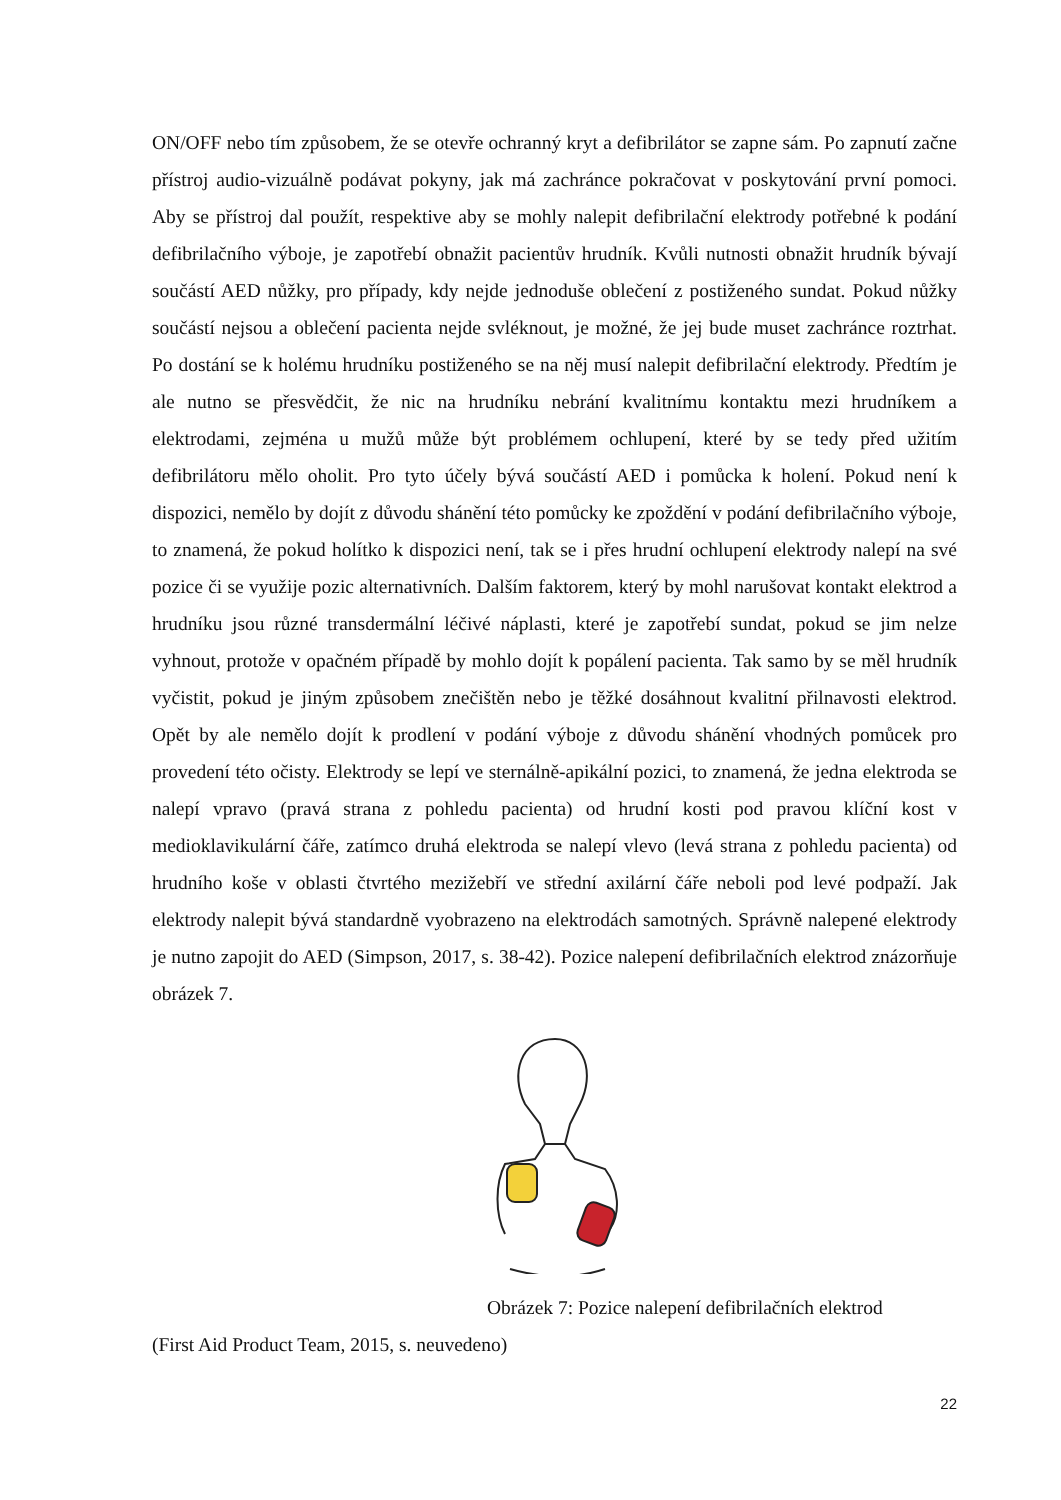ON/OFF nebo tím způsobem, že se otevře ochranný kryt a defibrilátor se zapne sám. Po zapnutí začne přístroj audio-vizuálně podávat pokyny, jak má zachránce pokračovat v poskytování první pomoci. Aby se přístroj dal použít, respektive aby se mohly nalepit defibrilační elektrody potřebné k podání defibrilačního výboje, je zapotřebí obnažit pacientův hrudník. Kvůli nutnosti obnažit hrudník bývají součástí AED nůžky, pro případy, kdy nejde jednoduše oblečení z postiženého sundat. Pokud nůžky součástí nejsou a oblečení pacienta nejde svléknout, je možné, že jej bude muset zachránce roztrhat. Po dostání se k holému hrudníku postiženého se na něj musí nalepit defibrilační elektrody. Předtím je ale nutno se přesvědčit, že nic na hrudníku nebrání kvalitnímu kontaktu mezi hrudníkem a elektrodami, zejména u mužů může být problémem ochlupení, které by se tedy před užitím defibrilátoru mělo oholit. Pro tyto účely bývá součástí AED i pomůcka k holení. Pokud není k dispozici, nemělo by dojít z důvodu shánění této pomůcky ke zpoždění v podání defibrilačního výboje, to znamená, že pokud holítko k dispozici není, tak se i přes hrudní ochlupení elektrody nalepí na své pozice či se využije pozic alternativních. Dalším faktorem, který by mohl narušovat kontakt elektrod a hrudníku jsou různé transdermální léčivé náplasti, které je zapotřebí sundat, pokud se jim nelze vyhnout, protože v opačném případě by mohlo dojít k popálení pacienta. Tak samo by se měl hrudník vyčistit, pokud je jiným způsobem znečištěn nebo je těžké dosáhnout kvalitní přilnavosti elektrod. Opět by ale nemělo dojít k prodlení v podání výboje z důvodu shánění vhodných pomůcek pro provedení této očisty. Elektrody se lepí ve sternálně-apikální pozici, to znamená, že jedna elektroda se nalepí vpravo (pravá strana z pohledu pacienta) od hrudní kosti pod pravou klíční kost v medioklavikulární čáře, zatímco druhá elektroda se nalepí vlevo (levá strana z pohledu pacienta) od hrudního koše v oblasti čtvrtého mezižebří ve střední axilární čáře neboli pod levé podpaží. Jak elektrody nalepit bývá standardně vyobrazeno na elektrodách samotných. Správně nalepené elektrody je nutno zapojit do AED (Simpson, 2017, s. 38-42). Pozice nalepení defibrilačních elektrod znázorňuje obrázek 7.
Obrázek 7: Pozice nalepení defibrilačních elektrod
(First Aid Product Team, 2015, s. neuvedeno)
22